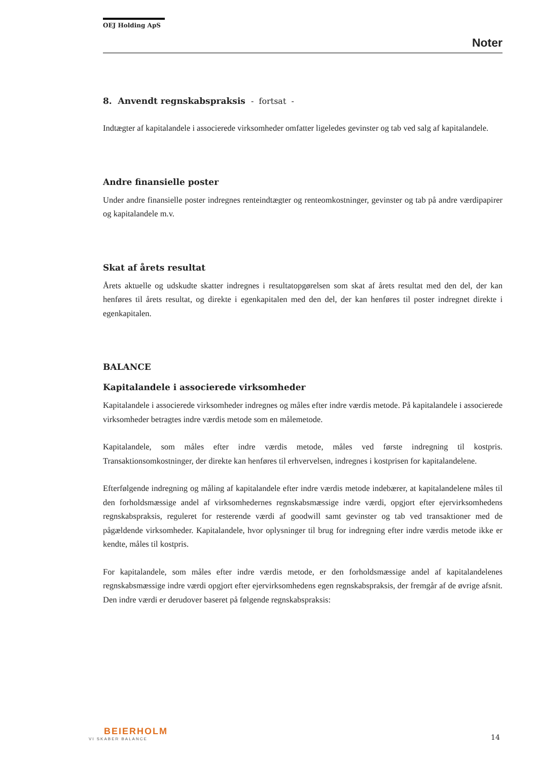OEJ Holding ApS
Noter
8. Anvendt regnskabspraksis - fortsat -
Indtægter af kapitalandele i associerede virksomheder omfatter ligeledes gevinster og tab ved salg af kapitalandele.
Andre finansielle poster
Under andre finansielle poster indregnes renteindtægter og renteomkostninger, gevinster og tab på andre værdipapirer og kapitalandele m.v.
Skat af årets resultat
Årets aktuelle og udskudte skatter indregnes i resultatopgørelsen som skat af årets resultat med den del, der kan henføres til årets resultat, og direkte i egenkapitalen med den del, der kan henføres til poster indregnet direkte i egenkapitalen.
BALANCE
Kapitalandele i associerede virksomheder
Kapitalandele i associerede virksomheder indregnes og måles efter indre værdis metode. På kapitalandele i associerede virksomheder betragtes indre værdis metode som en målemetode.
Kapitalandele, som måles efter indre værdis metode, måles ved første indregning til kostpris. Transaktionsomkostninger, der direkte kan henføres til erhvervelsen, indregnes i kostprisen for kapitalandelene.
Efterfølgende indregning og måling af kapitalandele efter indre værdis metode indebærer, at kapitalandelene måles til den forholdsmæssige andel af virksomhedernes regnskabsmæssige indre værdi, opgjort efter ejervirksomhedens regnskabspraksis, reguleret for resterende værdi af goodwill samt gevinster og tab ved transaktioner med de pågældende virksomheder. Kapitalandele, hvor oplysninger til brug for indregning efter indre værdis metode ikke er kendte, måles til kostpris.
For kapitalandele, som måles efter indre værdis metode, er den forholdsmæssige andel af kapitalandelenes regnskabsmæssige indre værdi opgjort efter ejervirksomhedens egen regnskabspraksis, der fremgår af de øvrige afsnit. Den indre værdi er derudover baseret på følgende regnskabspraksis:
BEIERHOLM
VI SKABER BALANCE
14